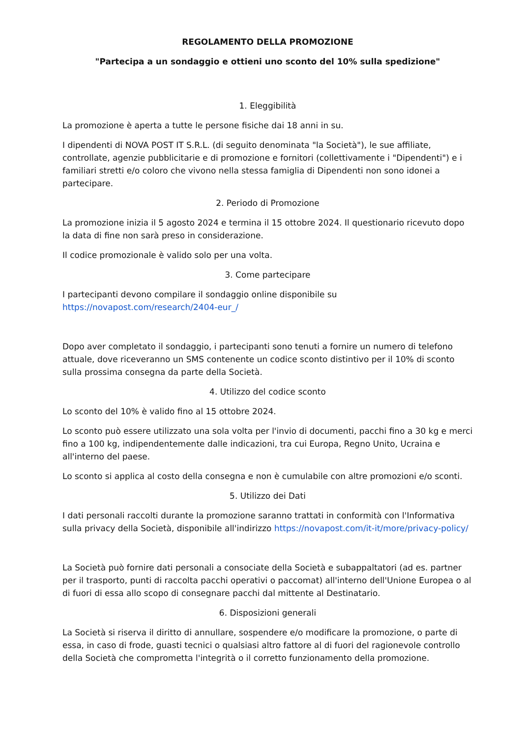REGOLAMENTO DELLA PROMOZIONE
"Partecipa a un sondaggio e ottieni uno sconto del 10% sulla spedizione"
1. Eleggibilità
La promozione è aperta a tutte le persone fisiche dai 18 anni in su.
I dipendenti di NOVA POST IT S.R.L. (di seguito denominata "la Società"), le sue affiliate, controllate, agenzie pubblicitarie e di promozione e fornitori (collettivamente i "Dipendenti") e i familiari stretti e/o coloro che vivono nella stessa famiglia di Dipendenti non sono idonei a partecipare.
2. Periodo di Promozione
La promozione inizia il 5 agosto 2024 e termina il 15 ottobre 2024. Il questionario ricevuto dopo la data di fine non sarà preso in considerazione.
Il codice promozionale è valido solo per una volta.
3. Come partecipare
I partecipanti devono compilare il sondaggio online disponibile su https://novapost.com/research/2404-eur_/
Dopo aver completato il sondaggio, i partecipanti sono tenuti a fornire un numero di telefono attuale, dove riceveranno un SMS contenente un codice sconto distintivo per il 10% di sconto sulla prossima consegna da parte della Società.
4. Utilizzo del codice sconto
Lo sconto del 10% è valido fino al 15 ottobre 2024.
Lo sconto può essere utilizzato una sola volta per l'invio di documenti, pacchi fino a 30 kg e merci fino a 100 kg, indipendentemente dalle indicazioni, tra cui Europa, Regno Unito, Ucraina e all'interno del paese.
Lo sconto si applica al costo della consegna e non è cumulabile con altre promozioni e/o sconti.
5. Utilizzo dei Dati
I dati personali raccolti durante la promozione saranno trattati in conformità con l'Informativa sulla privacy della Società, disponibile all'indirizzo https://novapost.com/it-it/more/privacy-policy/
La Società può fornire dati personali a consociate della Società e subappaltatori (ad es. partner per il trasporto, punti di raccolta pacchi operativi o paccomat) all'interno dell'Unione Europea o al di fuori di essa allo scopo di consegnare pacchi dal mittente al Destinatario.
6. Disposizioni generali
La Società si riserva il diritto di annullare, sospendere e/o modificare la promozione, o parte di essa, in caso di frode, guasti tecnici o qualsiasi altro fattore al di fuori del ragionevole controllo della Società che comprometta l'integrità o il corretto funzionamento della promozione.